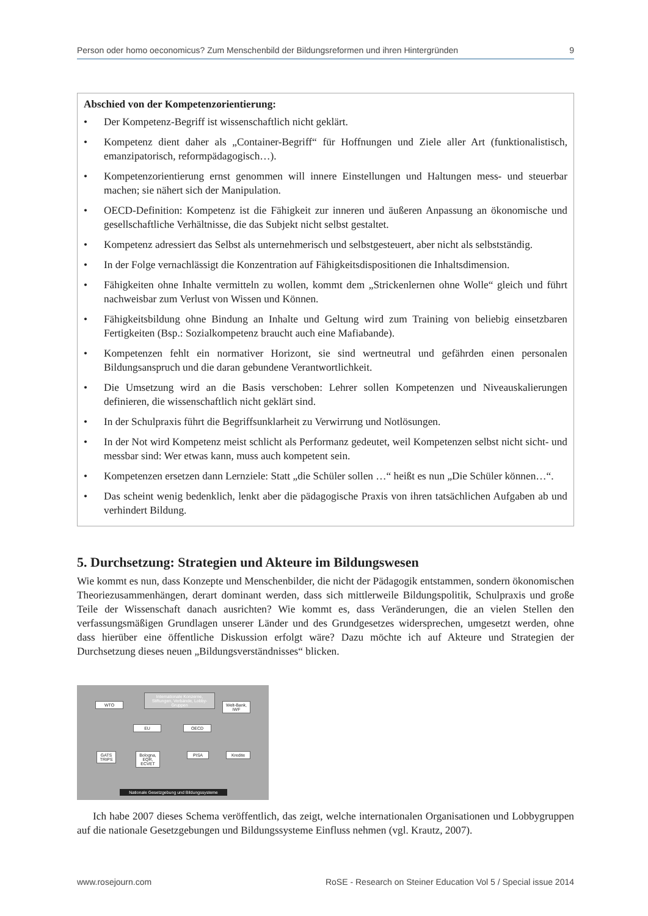Person oder homo oeconomicus? Zum Menschenbild der Bildungsreformen und ihren Hintergründen 9
Abschied von der Kompetenzorientierung:
• Der Kompetenz-Begriff ist wissenschaftlich nicht geklärt.
• Kompetenz dient daher als „Container-Begriff“ für Hoffnungen und Ziele aller Art (funktionalistisch, emanzipatorisch, reformpädagogisch…).
• Kompetenzorientierung ernst genommen will innere Einstellungen und Haltungen mess- und steuerbar machen; sie nähert sich der Manipulation.
• OECD-Definition: Kompetenz ist die Fähigkeit zur inneren und äußeren Anpassung an ökonomische und gesellschaftliche Verhältnisse, die das Subjekt nicht selbst gestaltet.
• Kompetenz adressiert das Selbst als unternehmerisch und selbstgesteuert, aber nicht als selbstständig.
• In der Folge vernachlässigt die Konzentration auf Fähigkeitsdispositionen die Inhaltsdimension.
• Fähigkeiten ohne Inhalte vermitteln zu wollen, kommt dem „Strickenlernen ohne Wolle“ gleich und führt nachweisbar zum Verlust von Wissen und Können.
• Fähigkeitsbildung ohne Bindung an Inhalte und Geltung wird zum Training von beliebig einsetzbaren Fertigkeiten (Bsp.: Sozialkompetenz braucht auch eine Mafiabande).
• Kompetenzen fehlt ein normativer Horizont, sie sind wertneutral und gefährden einen personalen Bildungsanspruch und die daran gebundene Verantwortlichkeit.
• Die Umsetzung wird an die Basis verschoben: Lehrer sollen Kompetenzen und Niveauskalierungen definieren, die wissenschaftlich nicht geklärt sind.
• In der Schulpraxis führt die Begriffsunklarheit zu Verwirrung und Notlösungen.
• In der Not wird Kompetenz meist schlicht als Performanz gedeutet, weil Kompetenzen selbst nicht sicht- und messbar sind: Wer etwas kann, muss auch kompetent sein.
• Kompetenzen ersetzen dann Lernziele: Statt „die Schüler sollen …“ heißt es nun „Die Schüler können…“.
• Das scheint wenig bedenklich, lenkt aber die pädagogische Praxis von ihren tatsächlichen Aufgaben ab und verhindert Bildung.
5. Durchsetzung: Strategien und Akteure im Bildungswesen
Wie kommt es nun, dass Konzepte und Menschenbilder, die nicht der Pädagogik entstammen, sondern ökonomischen Theoriezusammenhängen, derart dominant werden, dass sich mittlerweile Bildungspolitik, Schulpraxis und große Teile der Wissenschaft danach ausrichten? Wie kommt es, dass Veränderungen, die an vielen Stellen den verfassungsmäßigen Grundlagen unserer Länder und des Grundgesetzes widersprechen, umgesetzt werden, ohne dass hierüber eine öffentliche Diskussion erfolgt wäre? Dazu möchte ich auf Akteure und Strategien der Durchsetzung dieses neuen „Bildungsverständnisses“ blicken.
Internationale Konzerne, Stiftungen, Verbände, Lobby-Gruppen
WTO
Welt-Bank, IWF
EU OECD
GATS TRIPS
Bologna, EQR, ECVET
PISA Kredite
Nationale Gesetzgebung und Bildungssysteme
Ich habe 2007 dieses Schema veröffentlich, das zeigt, welche internationalen Organisationen und Lobbygruppen auf die nationale Gesetzgebungen und Bildungssysteme Einfluss nehmen (vgl. Krautz, 2007).
www.rosejourn.com RoSE - Research on Steiner Education Vol 5 / Special issue 2014